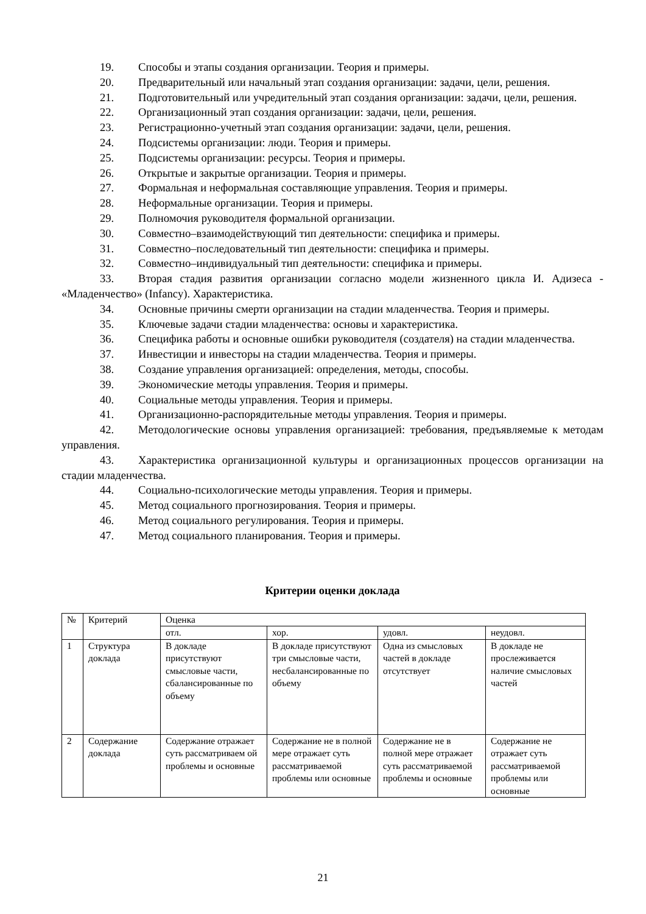19. Способы и этапы создания организации. Теория и примеры.
20. Предварительный или начальный этап создания организации: задачи, цели, решения.
21. Подготовительный или учредительный этап создания организации: задачи, цели, решения.
22. Организационный этап создания организации: задачи, цели, решения.
23. Регистрационно-учетный этап создания организации: задачи, цели, решения.
24. Подсистемы организации: люди. Теория и примеры.
25. Подсистемы организации: ресурсы. Теория и примеры.
26. Открытые и закрытые организации. Теория и примеры.
27. Формальная и неформальная составляющие управления. Теория и примеры.
28. Неформальные организации. Теория и примеры.
29. Полномочия руководителя формальной организации.
30. Совместно–взаимодействующий тип деятельности: специфика и примеры.
31. Совместно–последовательный тип деятельности: специфика и примеры.
32. Совместно–индивидуальный тип деятельности: специфика и примеры.
33. Вторая стадия развития организации согласно модели жизненного цикла И. Адизеса - «Младенчество» (Infancy). Характеристика.
34. Основные причины смерти организации на стадии младенчества. Теория и примеры.
35. Ключевые задачи стадии младенчества: основы и характеристика.
36. Специфика работы и основные ошибки руководителя (создателя) на стадии младенчества.
37. Инвестиции и инвесторы на стадии младенчества. Теория и примеры.
38. Создание управления организацией: определения, методы, способы.
39. Экономические методы управления. Теория и примеры.
40. Социальные методы управления. Теория и примеры.
41. Организационно-распорядительные методы управления. Теория и примеры.
42. Методологические основы управления организацией: требования, предъявляемые к методам управления.
43. Характеристика организационной культуры и организационных процессов организации на стадии младенчества.
44. Социально-психологические методы управления. Теория и примеры.
45. Метод социального прогнозирования. Теория и примеры.
46. Метод социального регулирования. Теория и примеры.
47. Метод социального планирования. Теория и примеры.
Критерии оценки доклада
| № | Критерий | Оценка | | | |
| | | отл. | хор. | удовл. | неудовл. |
| 1 | Структура доклада | В докладе присутствуют смысловые части, сбалансированные по объему | В докладе присутствуют три смысловые части, несбалансированные по объему | Одна из смысловых частей в докладе отсутствует | В докладе не прослеживается наличие смысловых частей |
| 2 | Содержание доклада | Содержание отражает суть рассматриваем ой проблемы и основные | Содержание не в полной мере отражает суть рассматриваемой проблемы или основные | Содержание не в полной мере отражает суть рассматриваемой проблемы и основные | Содержание не отражает суть рассматриваемой проблемы или основные |
21